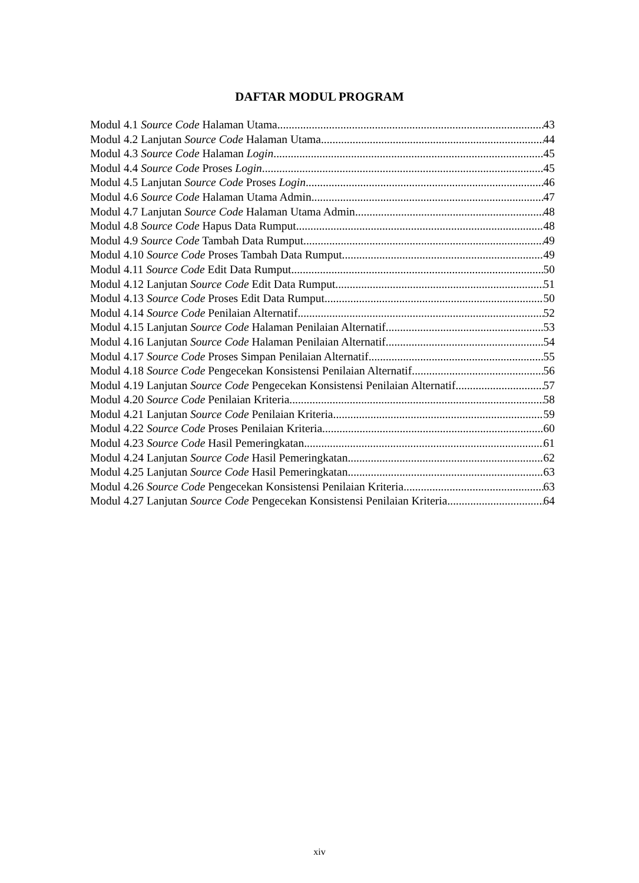DAFTAR MODUL PROGRAM
Modul 4.1 Source Code Halaman Utama 43
Modul 4.2 Lanjutan Source Code Halaman Utama 44
Modul 4.3 Source Code Halaman Login 45
Modul 4.4 Source Code Proses Login 45
Modul 4.5 Lanjutan Source Code Proses Login 46
Modul 4.6 Source Code Halaman Utama Admin 47
Modul 4.7 Lanjutan Source Code Halaman Utama Admin 48
Modul 4.8 Source Code Hapus Data Rumput 48
Modul 4.9 Source Code Tambah Data Rumput 49
Modul 4.10 Source Code Proses Tambah Data Rumput 49
Modul 4.11 Source Code Edit Data Rumput 50
Modul 4.12 Lanjutan Source Code Edit Data Rumput 51
Modul 4.13 Source Code Proses Edit Data Rumput 50
Modul 4.14 Source Code Penilaian Alternatif 52
Modul 4.15 Lanjutan Source Code Halaman Penilaian Alternatif 53
Modul 4.16 Lanjutan Source Code Halaman Penilaian Alternatif 54
Modul 4.17 Source Code Proses Simpan Penilaian Alternatif 55
Modul 4.18 Source Code Pengecekan Konsistensi Penilaian Alternatif 56
Modul 4.19 Lanjutan Source Code Pengecekan Konsistensi Penilaian Alternatif 57
Modul 4.20 Source Code Penilaian Kriteria 58
Modul 4.21 Lanjutan Source Code Penilaian Kriteria 59
Modul 4.22 Source Code Proses Penilaian Kriteria 60
Modul 4.23 Source Code Hasil Pemeringkatan 61
Modul 4.24 Lanjutan Source Code Hasil Pemeringkatan 62
Modul 4.25 Lanjutan Source Code Hasil Pemeringkatan 63
Modul 4.26 Source Code Pengecekan Konsistensi Penilaian Kriteria 63
Modul 4.27 Lanjutan Source Code Pengecekan Konsistensi Penilaian Kriteria 64
xiv